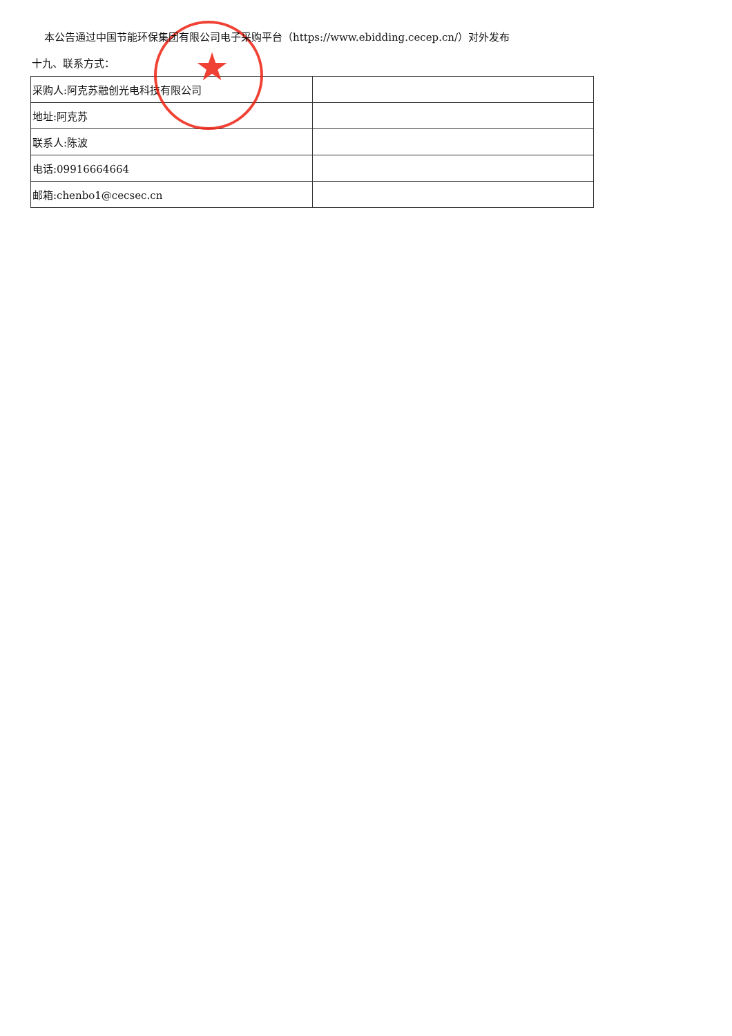★
本公告通过中国节能环保集团有限公司电子采购平台（https://www.ebidding.cecep.cn/）对外发布
十九、联系方式：
| 采购人:阿克苏融创光电科技有限公司 | |
| 地址:阿克苏 | |
| 联系人:陈波 | |
| 电话:09916664664 | |
| 邮箱:chenbo1@cecsec.cn | |